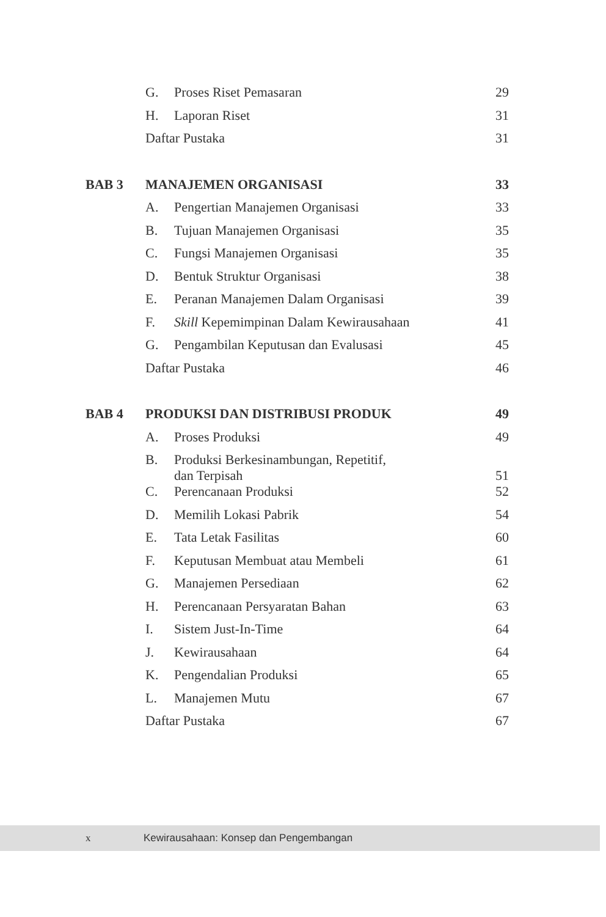| | G. | Proses Riset Pemasaran | 29 |
| | H. | Laporan Riset | 31 |
| | Daftar Pustaka | | 31 |
| BAB 3 | MANAJEMEN ORGANISASI | | 33 |
| | A. | Pengertian Manajemen Organisasi | 33 |
| | B. | Tujuan Manajemen Organisasi | 35 |
| | C. | Fungsi Manajemen Organisasi | 35 |
| | D. | Bentuk Struktur Organisasi | 38 |
| | E. | Peranan Manajemen Dalam Organisasi | 39 |
| | F. | Skill Kepemimpinan Dalam Kewirausahaan | 41 |
| | G. | Pengambilan Keputusan dan Evalusasi | 45 |
| | Daftar Pustaka | | 46 |
| BAB 4 | PRODUKSI DAN DISTRIBUSI PRODUK | | 49 |
| | A. | Proses Produksi | 49 |
| | B. | Produksi Berkesinambungan, Repetitif, dan Terpisah | 51 |
| | C. | Perencanaan Produksi | 52 |
| | D. | Memilih Lokasi Pabrik | 54 |
| | E. | Tata Letak Fasilitas | 60 |
| | F. | Keputusan Membuat atau Membeli | 61 |
| | G. | Manajemen Persediaan | 62 |
| | H. | Perencanaan Persyaratan Bahan | 63 |
| | I. | Sistem Just-In-Time | 64 |
| | J. | Kewirausahaan | 64 |
| | K. | Pengendalian Produksi | 65 |
| | L. | Manajemen Mutu | 67 |
| | Daftar Pustaka | | 67 |
x Kewirausahaan: Konsep dan Pengembangan